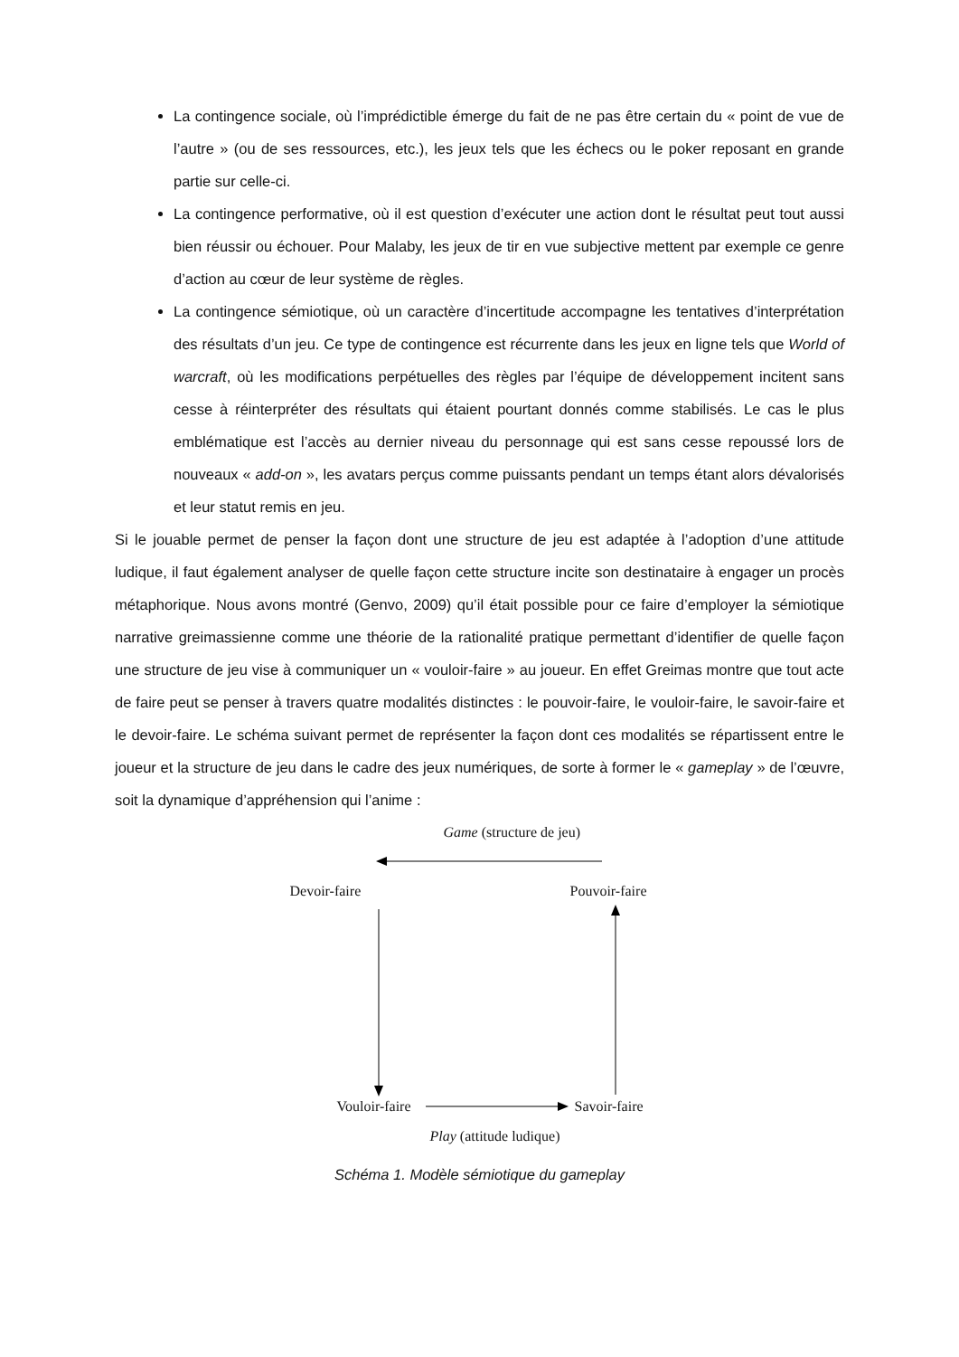La contingence sociale, où l’imprédictible émerge du fait de ne pas être certain du « point de vue de l’autre » (ou de ses ressources, etc.), les jeux tels que les échecs ou le poker reposant en grande partie sur celle-ci.
La contingence performative, où il est question d’exécuter une action dont le résultat peut tout aussi bien réussir ou échouer. Pour Malaby, les jeux de tir en vue subjective mettent par exemple ce genre d’action au cœur de leur système de règles.
La contingence sémiotique, où un caractère d’incertitude accompagne les tentatives d’interprétation des résultats d’un jeu. Ce type de contingence est récurrente dans les jeux en ligne tels que World of warcraft, où les modifications perpétuelles des règles par l’équipe de développement incitent sans cesse à réinterpréter des résultats qui étaient pourtant donnés comme stabilisés. Le cas le plus emblématique est l’accès au dernier niveau du personnage qui est sans cesse repoussé lors de nouveaux « add-on », les avatars perçus comme puissants pendant un temps étant alors dévalorisés et leur statut remis en jeu.
Si le jouable permet de penser la façon dont une structure de jeu est adaptée à l’adoption d’une attitude ludique, il faut également analyser de quelle façon cette structure incite son destinataire à engager un procès métaphorique. Nous avons montré (Genvo, 2009) qu’il était possible pour ce faire d’employer la sémiotique narrative greimassienne comme une théorie de la rationalité pratique permettant d’identifier de quelle façon une structure de jeu vise à communiquer un « vouloir-faire » au joueur. En effet Greimas montre que tout acte de faire peut se penser à travers quatre modalités distinctes : le pouvoir-faire, le vouloir-faire, le savoir-faire et le devoir-faire. Le schéma suivant permet de représenter la façon dont ces modalités se répartissent entre le joueur et la structure de jeu dans le cadre des jeux numériques, de sorte à former le « gameplay » de l’œuvre, soit la dynamique d’appréhension qui l’anime :
Game (structure de jeu)
Devoir-faire Pouvoir-faire
Vouloir-faire Savoir-faire
Play (attitude ludique)
Schéma 1. Modèle sémiotique du gameplay